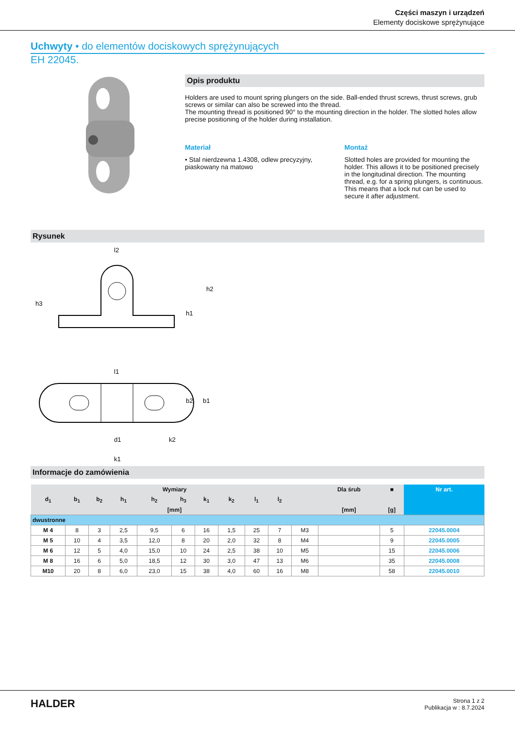Części maszyn i urządzeń
Elementy dociskowe sprężynujące
Uchwyty • do elementów dociskowych sprężynujących
EH 22045.
Opis produktu
Holders are used to mount spring plungers on the side. Ball-ended thrust screws, thrust screws, grub screws or similar can also be screwed into the thread.
The mounting thread is positioned 90° to the mounting direction in the holder. The slotted holes allow precise positioning of the holder during installation.
Materiał
• Stal nierdzewna 1.4308, odlew precyzyjny, piaskowany na matowo
Montaż
Slotted holes are provided for mounting the holder. This allows it to be positioned precisely in the longitudinal direction. The mounting thread, e.g. for a spring plungers, is continuous. This means that a lock nut can be used to secure it after adjustment.
Rysunek
l2
l1
h3
h1
h2
d1
k2
k1
b2
b1
Informacje do zamówienia
| Wymiary | | | | | | | | | | | Dla śrub | ■ | Nr art. |
| --- | --- | --- | --- | --- | --- | --- | --- | --- | --- | --- | --- | --- | --- |
| d<sub>1</sub> | b<sub>1</sub> | b<sub>2</sub> | h<sub>1</sub> | h<sub>2</sub> | h<sub>3</sub> | k<sub>1</sub> | k<sub>2</sub> | l<sub>1</sub> | l<sub>2</sub> | | | | |
| [mm] | | | | | | | | | | | [mm] | [g] | |
| dwustronne | | | | | | | | | | | | | |
| M 4 | 8 | 3 | 2,5 | 9,5 | 6 | 16 | 1,5 | 25 | 7 | M3 | | 5 | 22045.0004 |
| M 5 | 10 | 4 | 3,5 | 12,0 | 8 | 20 | 2,0 | 32 | 8 | M4 | | 9 | 22045.0005 |
| M 6 | 12 | 5 | 4,0 | 15,0 | 10 | 24 | 2,5 | 38 | 10 | M5 | | 15 | 22045.0006 |
| M 8 | 16 | 6 | 5,0 | 18,5 | 12 | 30 | 3,0 | 47 | 13 | M6 | | 35 | 22045.0008 |
| M10 | 20 | 8 | 6,0 | 23,0 | 15 | 38 | 4,0 | 60 | 16 | M8 | | 58 | 22045.0010 |
HALDER
Strona 1 z 2
Publikacja w : 8.7.2024